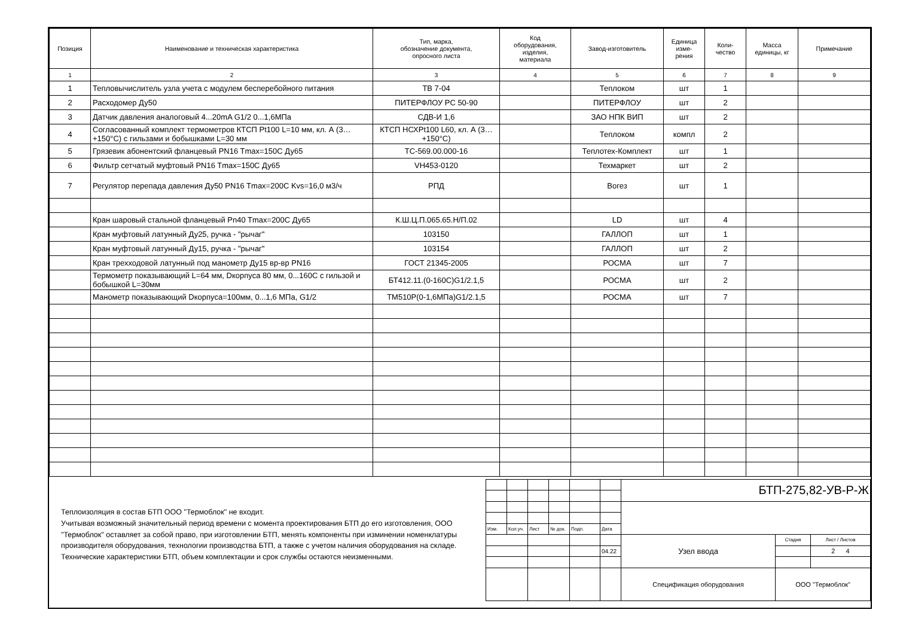| Позиция | Наименование и техническая характеристика | Тип, марка, обозначение документа, опросного листа | Код оборудования, изделия, материала | Завод-изготовитель | Единица изме- рения | Коли- чество | Масса единицы, кг | Примечание |
| --- | --- | --- | --- | --- | --- | --- | --- | --- |
| 1 | 2 | 3 | 4 | 5 | 6 | 7 | 8 | 9 |
| 1 | Тепловычислитель узла учета с модулем бесперебойного питания | ТВ 7-04 | | Теплоком | шт | 1 | | |
| 2 | Расходомер Ду50 | ПИТЕРФЛОУ РС 50-90 | | ПИТЕРФЛОУ | шт | 2 | | |
| 3 | Датчик давления аналоговый 4...20mA G1/2 0...1,6МПа | СДВ-И 1,6 | | ЗАО НПК ВИП | шт | 2 | | |
| 4 | Согласованный комплект термометров КТСП Pt100 L=10 мм, кл. А (3…+150°С) с гильзами и бобышками L=30 мм | КТСП НСХPt100 L60, кл. А (3…+150°С) | | Теплоком | компл | 2 | | |
| 5 | Грязевик абонентский фланцевый PN16 Tmax=150С Ду65 | ТС-569.00.000-16 | | Теплотех-Комплект | шт | 1 | | |
| 6 | Фильтр сетчатый муфтовый PN16 Tmax=150С Ду65 | VH453-0120 | | Техмаркет | шт | 2 | | |
| 7 | Регулятор перепада давления Ду50 PN16 Tmax=200С Kvs=16,0 м3/ч | РПД | | Вогез | шт | 1 | | |
| | Кран шаровый стальной фланцевый Pn40 Tmax=200С Ду65 | К.Ш.Ц.П.065.65.Н/П.02 | | LD | шт | 4 | | |
| | Кран муфтовый латунный Ду25, ручка - "рычаг" | 103150 | | ГАЛЛОП | шт | 1 | | |
| | Кран муфтовый латунный Ду15, ручка - "рычаг" | 103154 | | ГАЛЛОП | шт | 2 | | |
| | Кран трехходовой латунный под манометр Ду15 вр-вр PN16 | ГОСТ 21345-2005 | | РОСМА | шт | 7 | | |
| | Термометр показывающий L=64 мм, Dкорпуса 80 мм, 0...160С с гильзой и бобышкой L=30мм | БТ412.11.(0-160С)G1/2.1,5 | | РОСМА | шт | 2 | | |
| | Манометр показывающий Dкорпуса=100мм, 0...1,6 МПа, G1/2 | ТМ510Р(0-1,6МПа)G1/2.1,5 | | РОСМА | шт | 7 | | |
Теплоизоляция в состав БТП ООО "Термоблок" не входит.
Учитывая возможный значительный период времени с момента проектирования БТП до его изготовления, ООО "Термоблок" оставляет за собой право, при изготовлении БТП, менять компоненты при изминении номенклатуры производителя оборудования, технологии производства БТП, а также с учетом наличия оборудования на складе. Технические характеристики БТП, объем комплектации и срок службы остаются неизменными.
| | | | | | | БТП-275,82-УВ-Р-Ж | | |
| Изм. | Кол.уч. | Лист | № док. | Подп. | Дата | | | |
| | | | | | | Узел ввода | Стадия | Лист / Листов |
| | | | | | 04.22 | | | 2 4 |
| | | | | | | Спецификация оборудования | ООО "Термоблок" | |